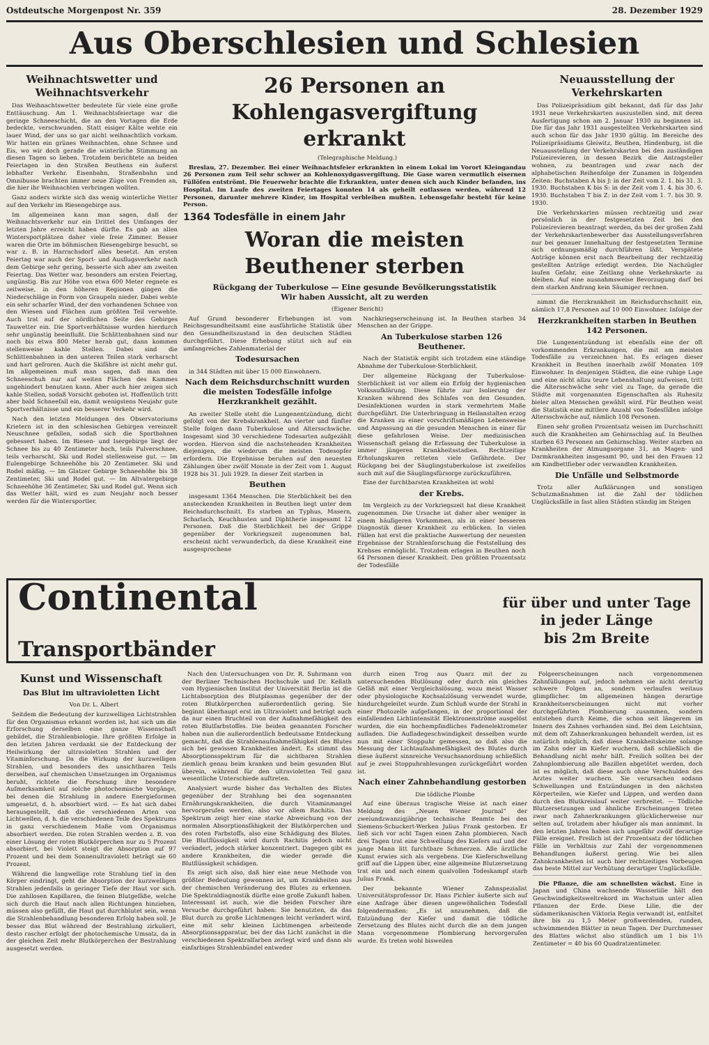Ostdeutsche Morgenpost Nr. 359 28. Dezember 1929
Aus Oberschlesien und Schlesien
Weihnachtswetter und Weihnachtsverkehr
Das Weihnachtswetter bedeutete für viele eine große Enttäuschung. Am 1. Weihnachtsfeiertage war die geringe Schneeschicht, die an den Vortagen die Erde bedeckte, verschwunden. Statt eisiger Kälte wehte ein lauer Wind, der uns so gar nicht weihnachtlich vorkam. Wir hatten ein grünes Weihnachten, ohne Schnee und Eis, wo wir doch gerade die winterliche Stimmung an diesen Tagen so lieben. Trotzdem berichtete an beiden Feiertagen in den Straßen Beuthens ein äußerst lebhafter Verkehr. Eisenbahn, Straßenbahn und Omnibusse brachten immer neue Züge von Fremden an, die hier ihr Weihnachten verbringen wollten.
Ganz anders wirkte sich das wenig winterliche Wetter auf den Verkehr im Riesengebirge aus.
Im allgemeinen kann man sagen, daß der Weihnachtsverkehr nur ein Drittel des Umfanges der letzten Jahre erreicht haben dürfte. Es gab an allen Wintersportplätzen daher viele freie Zimmer. Besser waren die Orte im böhmischen Riesengebirge besucht, so war z. B. in Harrachsdorf alles besetzt. Am ersten Feiertag war auch der Sport- und Ausflugsverkehr nach dem Gebirge sehr gering, besserte sich aber am zweiten Feiertag. Das Wetter war, besonders am ersten Feiertag, ungünstig. Bis zur Höhe von etwa 600 Meter regnete es zeitweise, in den höheren Regionen gingen die Niederschläge in Form von Graupeln nieder. Dabei wehte ein sehr scharfer Wind, der den vorhandenen Schnee von den Wiesen und Flächen zum größten Teil verwehte. Auch trat auf der nördlichen Seite des Gebirges Tauwetter ein. Die Sportverhältnisse wurden hierdurch sehr ungünstig beeinflußt. Die Schlittenbahnen sind nur noch bis etwa 800 Meter herab gut, dann kommen stellenweise kahle Stellen. Dabei sind die Schlittenbahnen in den unteren Teilen stark verharscht und hart gefroren. Auch die Skifähre ist nicht mehr gut. Im allgemeinen muß man sagen, daß man den Schneeschuh nur auf weiten Flächen des Kammes ungehindert benutzen kann. Aber auch hier zeigen sich kahle Stellen, sodaß Vorsicht geboten ist. Hoffentlich tritt aber bald Schneefall ein, damit wenigstens Neujahr gute Sportverhältnisse und ein besserer Verkehr wird.
Nach den letzten Meldungen des Observatoriums Krietern ist in den schlesischen Gebirgen vereinzelt Neuschnee gefallen, sodaß sich die Sportbahnen gebessert haben. Im Riesen- und Isergebirge liegt der Schnee bis zu 40 Zentimeter hoch, teils Pulverschnee, teils verharscht. Ski und Rodel stellenweise gut. — Im Eulengebirge Schneehöhe bis 20 Zentimeter. Ski und Rodel mäßig. — Im Glatzer Gebirge Schneehöhe bis 38 Zentimeter, Ski und Rodel gut. — Im Altvatergebirge Schneehöhe 36 Zentimeter, Ski und Rodel gut. Wenn sich das Wetter hält, wird es zum Neujahr noch besser werden für die Wintersportler.
26 Personen an Kohlengasvergiftung erkrankt
(Telegraphische Meldung.)
Breslau, 27. Dezember. Bei einer Weihnachtsfeier erkrankten in einem Lokal im Vorort Kleingandau 26 Personen zum Teil sehr schwer an Kohlenoxydgasvergiftung. Die Gase waren vermutlich eisernen Füllöfen entströmt. Die Feuerwehr brachte die Erkrankten, unter denen sich auch Kinder befanden, ins Hospital. Im Laufe des zweiten Feiertages konnten 14 als geheilt entlassen werden, während 12 Personen, darunter mehrere Kinder, im Hospital verbleiben mußten. Lebensgefahr besteht für keine Person.
1364 Todesfälle in einem Jahr
Woran die meisten Beuthener sterben
Rückgang der Tuberkulose — Eine gesunde Bevölkerungsstatistik
Wir haben Aussicht, alt zu werden
(Eigener Bericht)
Auf Grund besonderer Erhebungen ist vom Reichsgesundheitsamt eine ausführliche Statistik über den Gesundheitszustand in den deutschen Städten durchgeführt. Diese Erhebung stützt sich auf ein umfangreiches Zahlenmaterial der
Todesursachen
in 344 Städten mit über 15 000 Einwohnern.
Nach dem Reichsdurchschnitt wurden die meisten Todesfälle infolge Herzkrankheit gezählt.
An zweiter Stelle steht die Lungenentzündung, dicht gefolgt von der Krebskrankheit. An vierter und fünfter Stelle folgen dann Tuberkulose und Altersschwäche. Insgesamt sind 30 verschiedene Todesarten aufgezählt worden. Hiervon sind die nachstehenden Krankheiten diejenigen, die wiederum die meisten Todesopfer erfordern. Die Ergebnisse beruhen auf den neuesten Zählungen über zwölf Monate in der Zeit vom 1. August 1928 bis 31. Juli 1929. In dieser Zeit starben in
Beuthen
insgesamt 1364 Menschen. Die Sterblichkeit bei den ansteckenden Krankheiten in Beuthen liegt unter dem Reichsdurchschnitt. Es starben an Typhus, Masern, Scharlach, Keuchhusten und Diphtherie insgesamt 12 Personen. Daß die Sterblichkeit bei der Grippe gegenüber der Vorkriegszeit zugenommen hat, erscheint nicht verwunderlich, da diese Krankheit eine ausgesprochene
Nachkriegserscheinung ist. In Beuthen starben 34 Menschen an der Grippe.
An Tuberkulose starben 126 Beuthener.
Nach der Statistik ergibt sich trotzdem eine ständige Abnahme der Tuberkulose-Sterblichkeit.
Der allgemeine Rückgang der Tuberkulose-Sterblichkeit ist vor allem ein Erfolg der hygienischen Volksaufklärung. Diese führte zur Isolierung der Kranken während des Schlafes von den Gesunden. Desinfektionen wurden in stark vermehrtem Maße durchgeführt. Die Unterbringung in Heilanstalten erzog die Kranken zu einer vorschriftsmäßigen Lebensweise und Anpassung an die gesunden Menschen in einer für diese gefahrlosen Weise. Der medizinischen Wissenschaft gelang die Erfassung der Tuberkulose in immer jüngeren Krankheitsstadien. Rechtzeitige Erholungskuren retteten viele Gefährdete. Der Rückgang bei der Säuglingstuberkulose ist zweifellos auch mit auf die Säuglingsfürsorge zurückzuführen.
Eine der furchtbarsten Krankheiten ist wohl
der Krebs.
Im Vergleich zu der Vorkriegszeit hat diese Krankheit zugenommen. Die Ursache ist daher aber weniger in einem häufigeren Vorkommen, als in einer besseren Diagnostik dieser Krankheit zu erblicken. In vielen Fällen hat erst die praktische Auswertung der neuesten Ergebnisse der Strahlenforschung die Feststellung des Krebses ermöglicht. Trotzdem erlagen in Beuthen noch 64 Personen dieser Krankheit. Den größten Prozentsatz der Todesfälle
Neuausstellung der Verkehrskarten
Das Polizeipräsidium gibt bekannt, daß für das Jahr 1931 neue Verkehrskarten auszustellen sind, mit deren Ausfertigung schon am 2. Januar 1930 zu beginnen ist. Die für das Jahr 1931 ausgestellten Verkehrskarten sind auch schon für das Jahr 1930 gültig. Im Bereiche des Polizeipräsidiums Gleiwitz, Beuthen, Hindenburg, ist die Neuausstellung der Verkehrskarten bei den zuständigen Polizeirevieren, in dessen Bezirk die Antragsteller wohnen, zu beantragen und zwar nach der alphabetischen Reihenfolge der Zunamen in folgenden Zeiten: Buchstaben A bis J: in der Zeit vom 2. 1. bis 31. 3. 1930. Buchstaben K bis S: in der Zeit vom 1. 4. bis 30. 6. 1930. Buchstaben T bis Z: in der Zeit vom 1. 7. bis 30. 9. 1930.
Die Verkehrskarten müssen rechtzeitig und zwar persönlich in der festgesetzten Zeit bei den Polizeirevieren beantragt werden, da bei der großen Zahl der Verkehrskartenbewerber das Ausstellungsverfahren nur bei genauer Innehaltung der festgesetzten Termine sich ordnungsmäßig durchführen läßt. Verspätete Anträge können erst nach Bearbeitung der rechtzeitig gestellten Anträge erledigt werden. Die Nachzügler laufen Gefahr, eine Zeitlang ohne Verkehrskarte zu bleiben. Auf eine ausnahmsweise Bevorzugung darf bei dem starken Andrang kein Säumiger rechnen.
nimmt die Herzkrankheit im Reichsdurchschnitt ein, nämlich 17,8 Personen auf 10 000 Einwohner. Infolge der
Herzkrankheiten starben in Beuthen 142 Personen.
Die Lungenentzündung ist ebenfalls eine der oft vorkommenden Erkrankungen, die mit am meisten Todesfälle zu verzeichnen hat. Es erlagen dieser Krankheit in Beuthen innerhalb zwölf Monaten 109 Einwohner. In denjenigen Städten, die eine ruhige Lage und eine nicht allzu teure Lebenshaltung aufweisen, tritt die Altersschwäche sehr viel zu Tage, da gerade die Städte mit vorgenannten Eigenschaften als Ruhesitz bieler alten Menschen gewählt wird. Für Beuthen weist die Statistik eine mittlere Anzahl von Todesfällen infolge Altersschwäche auf, nämlich 108 Personen.
Einen sehr großen Prozentsatz weisen im Durchschnitt auch die Krankheiten am Gehirnschlag auf. In Beuthen starben 63 Personen am Gehirnschlag. Weiter starben an Krankheiten der Atmungsorgane 31, an Magen- und Darmkrankheiten insgesamt 90, und bei den Frauen 12 am Kindbettfieber oder verwandten Krankheiten.
Die Unfälle und Selbstmorde
Trotz aller Aufklärungen und sonstigen Schutzmaßnahmen ist die Zahl der tödlichen Unglücksfälle in fast allen Städten ständig im Steigen
Continental
Transportbänder
für über und unter Tage
in jeder Länge
bis 2m Breite
Kunst und Wissenschaft
Das Blut im ultravioletten Licht
Von Dr. L. Albert
Seitdem die Bedeutung der kurzwelligen Lichtstrahlen für den Organismus erkannt worden ist, hat sich um die Erforschung derselben eine ganze Wissenschaft gebildet, die Strahlenbiologie. Ihre größten Erfolge in den letzten Jahren verdankt sie der Entdeckung der Heilwirkung der ultravioletten Strahlen und der Vitaminforschung. Da die Wirkung der kurzwelligen Strahlen, und besonders des unsichtbaren Teils derselben, auf chemischen Umsetzungen im Organismus beruht, richtete die Forschung ihre besondere Aufmerksamkeit auf solche photochemische Vorgänge, bei denen die Strahlung in andere Energieformen umgesetzt, d. h. absorbiert wird. — Es hat sich dabei herausgestellt, daß die verschiedenen Arten von Lichtwellen, d. h. die verschiedenen Teile des Spektrums in ganz verschiedenem Maße vom Organismus absorbiert werden. Die roten Strahlen werden z. B. von einer Lösung der roten Blutkörperchen nur zu 5 Prozent absorbiert, bei Violett steigt die Absorption auf 97 Prozent und bei dem Sonnenultraviolett beträgt sie 60 Prozent.
Während die langwellige rote Strahlung tief in den Körper eindringt, geht die Absorption der kurzwelligen Strahlen jedenfalls in geringer Tiefe der Haut vor sich. Die zahllosen Kapillaren, die feinen Blutgefäße, welche sich durch die Haut nach allen Richtungen hinziehen, müssen also gefüllt, die Haut gut durchblutet sein, wenn die Strahlenbehandlung besonderen Erfolg haben soll. Je besser das Blut während der Bestrahlung zirkuliert, desto rascher erfolgt der photochemische Umsatz, da in der gleichen Zeit mehr Blutkörperchen der Bestrahlung ausgesetzt werden.
Nach den Untersuchungen von Dr. R. Suhrmann von der Berliner Technischen Hochschule und Dr. Kellath vom Hygienischen Institut der Universität Berlin ist die Lichtabsorption des Blutplasmas gegenüber der der roten Blutkörperchen außerordentlich gering. Sie beginnt überhaupt erst im Ultraviolett und beträgt auch da nur einen Bruchteil von der Aufnahmefähigkeit des roten Blutfarbstoffes. Die beiden genannten Forscher haben nun die außerordentlich bedeutsame Entdeckung gemacht, daß die Strahlenaufnahmefähigkeit des Blutes sich bei gewissen Krankheiten ändert. Es stimmt das Absorptionsspektrum für die sichtbaren Strahlen ziemlich genau beim kranken und beim gesunden Blut überein, während für den ultravioletten Teil ganz wesentliche Unterschiede auftreten.
Analysiert wurde bisher das Verhalten des Blutes gegenüber der Strahlung bei den sogenannten Ernährungskrankheiten, die durch Vitaminmangel hervorgerufen werden, also vor allem Rachitis. Das Spektrum zeigt hier eine starke Abweichung von der normalen Absorptionsfähigkeit der Blutkörperchen und des roten Farbstoffs, also eine Schädigung des Blutes. Die Blutflüssigkeit wird durch Rachitis jedoch nicht verändert, jedoch stärker konzentriert. Dagegen gibt es andere Krankheiten, die wieder gerade die Blutflüssigkeit schädigen.
Es zeigt sich also, daß hier eine neue Methode von größter Bedeutung gewonnen ist, um Krankheiten aus der chemischen Veränderung des Blutes zu erkennen. Die Spektraldiagnostik dürfte eine große Zukunft haben. Interessant ist auch, wie die beiden Forscher ihre Versuche durchgeführt haben: Sie benutzten, da das Blut durch zu große Lichtmengen leicht verändert wird, eine mit sehr kleinen Lichtmengen arbeitende Absorptionsapparatur, bei der das Licht zunächst in die verschiedenen Spektralfarben zerlegt wird und dann als einfarbiges Strahlenbündel entweder
durch einen Trog aus Quarz mit der zu untersuchenden Blutlösung oder durch ein gleiches Gefäß mit einer Vergleichslösung, wozu meist Wasser oder physiologische Kochsalzlösung verwendet wurde, hindurchgeleitet wurde. Zum Schluß wurde der Strahl in einer Photozelle aufgefangen, in der proportional der einfallenden Lichtintensität Elektronenströme ausgelöst wurden, die ein hochempfindliches Fadenelektrometer aufladen. Die Aufladegeschwindigkeit desselben wurde nun mit einer Stoppuhr gemessen, so daß also die Messung der Lichtaufnahmefähigkeit des Blutes durch diese äußerst sinnreiche Versuchsanordnung schließlich auf je zwei Stoppuhrablesungen zurückgeführt worden ist.
Nach einer Zahnbehandlung gestorben
Die tödliche Plombe
Auf eine überaus tragische Weise ist nach einer Meldung des „Neuen Wiener Journal“ der zweiundzwanzigjährige technische Beamte bei den Siemens-Schuckert-Werken Julius Frank gestorben. Er ließ sich vor acht Tagen einen Zahn plombieren. Nach drei Tagen trat eine Schwellung des Kiefers auf und der junge Mann litt furchtbare Schmerzen. Alle ärztliche Kunst erwies sich als vergebens. Die Kieferschwellung griff auf die Lippen über, eine allgemeine Blutzersetzung trat ein und nach einem qualvollen Todeskampf starb Julius Frank.
Der bekannte Wiener Zahnspezialist Universitätsprofessor Dr. Hans Pichler äußerte sich auf eine Anfrage über diesen ungewöhnlichen Todesfall folgendermaßen: „Es ist anzunehmen, daß die Entzündung der Kiefer und damit die tödliche Zersetzung des Blutes nicht durch die an dem jungen Mann vorgenommene Plombierung hervorgerufen wurde. Es treten wohl bisweilen
Folgeerscheinungen nach vorgenommenen Zahnfüllungen auf, jedoch nehmen sie nicht derartig schwere Folgen an, sondern verlaufen weitaus glimpflicher. Im allgemeinen hängen derartige Krankheitserscheinungen nicht mit vorher durchgeführten Plombierung zusammen, sondern entstehen durch Keime, die schon seit längerem im Innern des Zahnes vorhanden sind. Bei dem Leichtsinn, mit dem oft Zahnerkrankungen behandelt werden, ist es natürlich möglich, daß diese Krankheitskeime solange im Zahn oder im Kiefer wuchern, daß schließlich die Behandlung nicht mehr hilft. Freilich sollten bei der Zahnplombierung alle Bazillen abgetötet werden, doch ist es möglich, daß diese auch ohne Verschulden des Arztes weiter wuchern. Sie verursachen sodann Schwellungen und Entzündungen in den nächsten Körperteilen, wie Kiefer und Lippen, und werden dann durch den Blutkreislauf weiter verbreitet. — Tödliche Blutzersetzungen und ähnliche Erscheinungen treten zwar nach Zahnerkrankungen glücklicherweise nur selten auf, trotzdem aber häufiger als man annimmt. In den letzten Jahren haben sich ungefähr zwölf derartige Fälle ereignet. Freilich ist der Prozentsatz der tödlichen Fälle im Verhältnis zur Zahl der vorgenommenen Behandlungen äußerst gering. Wie bei allen Zahnkrankheiten ist auch hier rechtzeitiges Vorbeugen das beste Mittel zur Verhütung derartiger Unglücksfälle.
Die Pflanze, die am schnellsten wächst. Eine in Japan und China wachsende Wasserlilie hält den Geschwindigkeitsweltrekord im Wachstum unter allen Pflanzen der Erde. Diese Lilie, die der südamerikanischen Viktoria Regia verwandt ist, entfaltet ihre bis zu 1,5 Meter großwerdenden, runden, schwimmenden Blätter in neun Tagen. Der Durchmesser des Blattes wächst also stündlich um 1 bis 1½ Zentimeter = 40 bis 60 Quadratzentimeter.